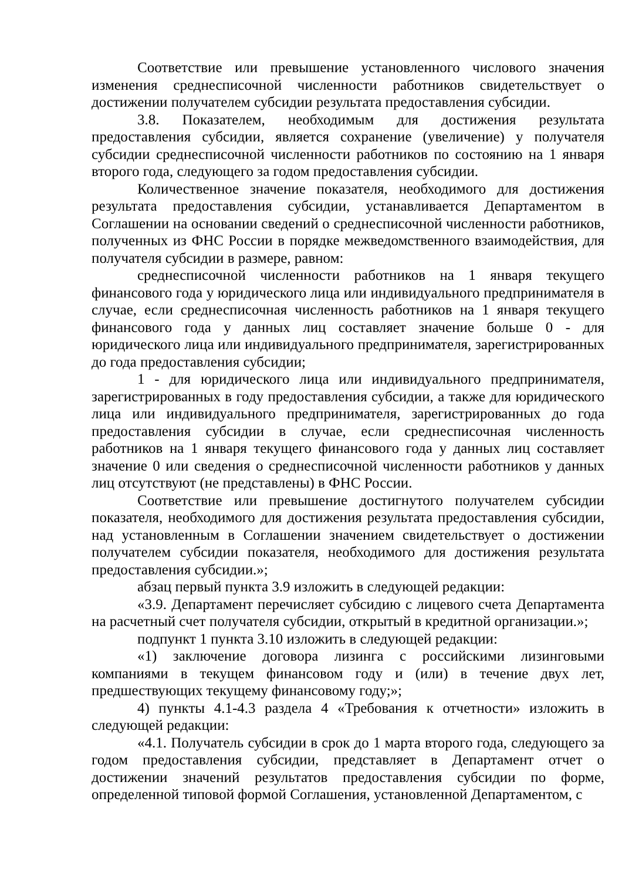Соответствие или превышение установленного числового значения изменения среднесписочной численности работников свидетельствует о достижении получателем субсидии результата предоставления субсидии.
3.8. Показателем, необходимым для достижения результата предоставления субсидии, является сохранение (увеличение) у получателя субсидии среднесписочной численности работников по состоянию на 1 января второго года, следующего за годом предоставления субсидии.
Количественное значение показателя, необходимого для достижения результата предоставления субсидии, устанавливается Департаментом в Соглашении на основании сведений о среднесписочной численности работников, полученных из ФНС России в порядке межведомственного взаимодействия, для получателя субсидии в размере, равном:
среднесписочной численности работников на 1 января текущего финансового года у юридического лица или индивидуального предпринимателя в случае, если среднесписочная численность работников на 1 января текущего финансового года у данных лиц составляет значение больше 0 - для юридического лица или индивидуального предпринимателя, зарегистрированных до года предоставления субсидии;
1 - для юридического лица или индивидуального предпринимателя, зарегистрированных в году предоставления субсидии, а также для юридического лица или индивидуального предпринимателя, зарегистрированных до года предоставления субсидии в случае, если среднесписочная численность работников на 1 января текущего финансового года у данных лиц составляет значение 0 или сведения о среднесписочной численности работников у данных лиц отсутствуют (не представлены) в ФНС России.
Соответствие или превышение достигнутого получателем субсидии показателя, необходимого для достижения результата предоставления субсидии, над установленным в Соглашении значением свидетельствует о достижении получателем субсидии показателя, необходимого для достижения результата предоставления субсидии.»;
абзац первый пункта 3.9 изложить в следующей редакции:
«3.9. Департамент перечисляет субсидию с лицевого счета Департамента на расчетный счет получателя субсидии, открытый в кредитной организации.»;
подпункт 1 пункта 3.10 изложить в следующей редакции:
«1) заключение договора лизинга с российскими лизинговыми компаниями в текущем финансовом году и (или) в течение двух лет, предшествующих текущему финансовому году;»;
4) пункты 4.1-4.3 раздела 4 «Требования к отчетности» изложить в следующей редакции:
«4.1. Получатель субсидии в срок до 1 марта второго года, следующего за годом предоставления субсидии, представляет в Департамент отчет о достижении значений результатов предоставления субсидии по форме, определенной типовой формой Соглашения, установленной Департаментом, с